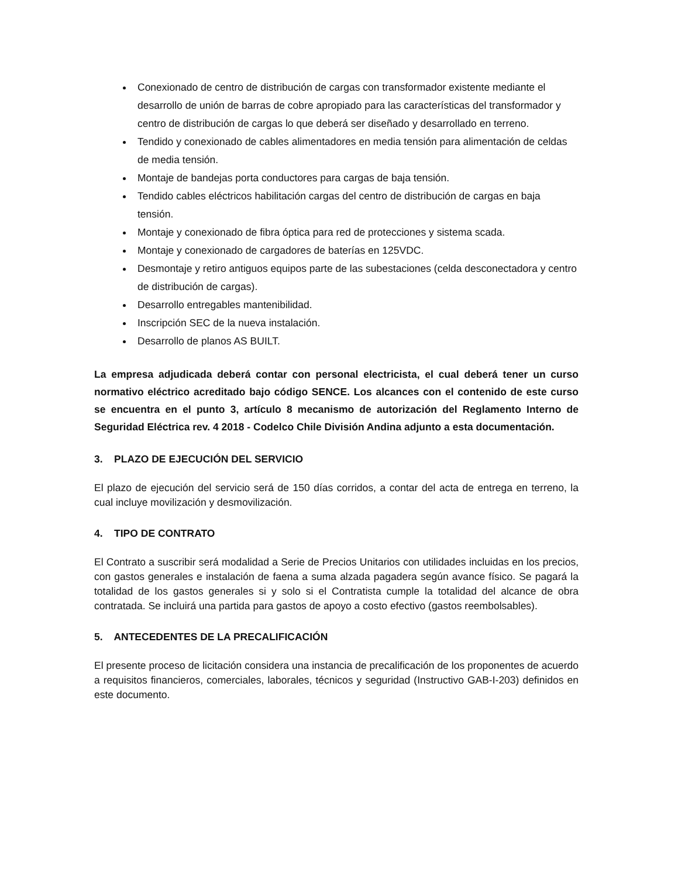Conexionado de centro de distribución de cargas con transformador existente mediante el desarrollo de unión de barras de cobre apropiado para las características del transformador y centro de distribución de cargas lo que deberá ser diseñado y desarrollado en terreno.
Tendido y conexionado de cables alimentadores en media tensión para alimentación de celdas de media tensión.
Montaje de bandejas porta conductores para cargas de baja tensión.
Tendido cables eléctricos habilitación cargas del centro de distribución de cargas en baja tensión.
Montaje y conexionado de fibra óptica para red de protecciones y sistema scada.
Montaje y conexionado de cargadores de baterías en 125VDC.
Desmontaje y retiro antiguos equipos parte de las subestaciones (celda desconectadora y centro de distribución de cargas).
Desarrollo entregables mantenibilidad.
Inscripción SEC de la nueva instalación.
Desarrollo de planos AS BUILT.
La empresa adjudicada deberá contar con personal electricista, el cual deberá tener un curso normativo eléctrico acreditado bajo código SENCE. Los alcances con el contenido de este curso se encuentra en el punto 3, artículo 8 mecanismo de autorización del Reglamento Interno de Seguridad Eléctrica rev. 4 2018 - Codelco Chile División Andina adjunto a esta documentación.
3. PLAZO DE EJECUCIÓN DEL SERVICIO
El plazo de ejecución del servicio será de 150 días corridos, a contar del acta de entrega en terreno, la cual incluye movilización y desmovilización.
4. TIPO DE CONTRATO
El Contrato a suscribir será modalidad a Serie de Precios Unitarios con utilidades incluidas en los precios, con gastos generales e instalación de faena a suma alzada pagadera según avance físico. Se pagará la totalidad de los gastos generales si y solo si el Contratista cumple la totalidad del alcance de obra contratada. Se incluirá una partida para gastos de apoyo a costo efectivo (gastos reembolsables).
5. ANTECEDENTES DE LA PRECALIFICACIÓN
El presente proceso de licitación considera una instancia de precalificación de los proponentes de acuerdo a requisitos financieros, comerciales, laborales, técnicos y seguridad (Instructivo GAB-I-203) definidos en este documento.